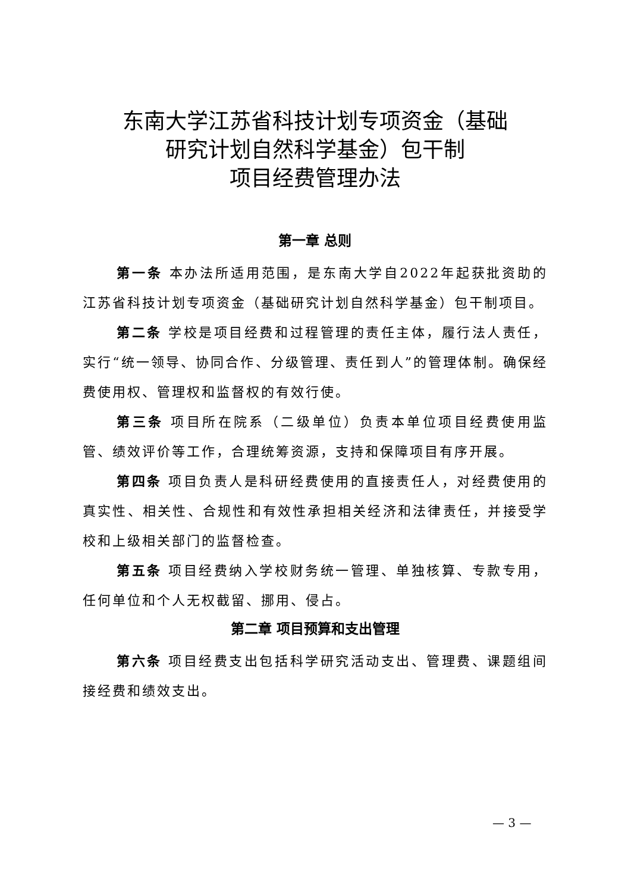东南大学江苏省科技计划专项资金（基础
研究计划自然科学基金）包干制
项目经费管理办法
第一章 总则
第一条 本办法所适用范围，是东南大学自2022年起获批资助的江苏省科技计划专项资金（基础研究计划自然科学基金）包干制项目。
第二条 学校是项目经费和过程管理的责任主体，履行法人责任，实行“统一领导、协同合作、分级管理、责任到人”的管理体制。确保经费使用权、管理权和监督权的有效行使。
第三条 项目所在院系（二级单位）负责本单位项目经费使用监管、绩效评价等工作，合理统筹资源，支持和保障项目有序开展。
第四条 项目负责人是科研经费使用的直接责任人，对经费使用的真实性、相关性、合规性和有效性承担相关经济和法律责任，并接受学校和上级相关部门的监督检查。
第五条 项目经费纳入学校财务统一管理、单独核算、专款专用，任何单位和个人无权截留、挪用、侵占。
第二章 项目预算和支出管理
第六条 项目经费支出包括科学研究活动支出、管理费、课题组间接经费和绩效支出。
— 3 —